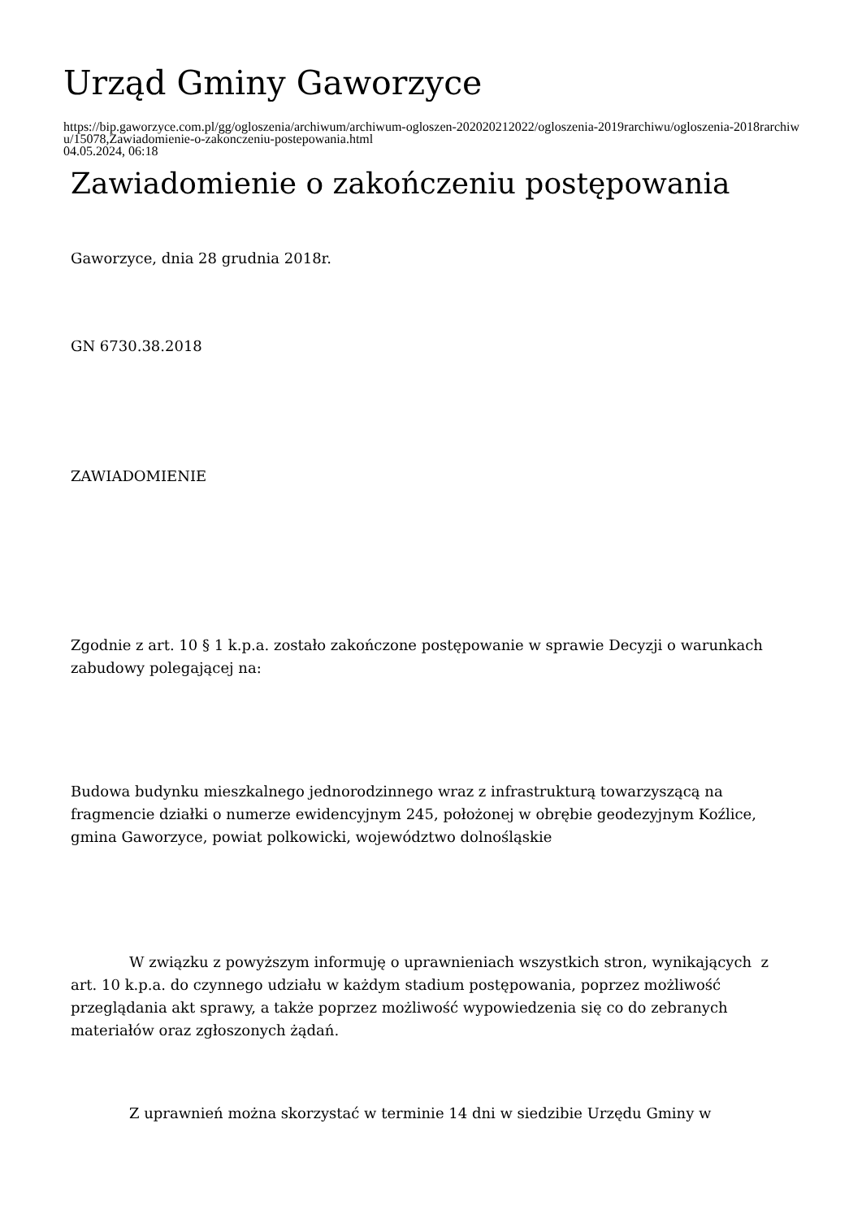Urząd Gminy Gaworzyce
https://bip.gaworzyce.com.pl/gg/ogloszenia/archiwum/archiwum-ogloszen-202020212022/ogloszenia-2019rarchiwu/ogloszenia-2018rarchiwu/15078,Zawiadomienie-o-zakonczeniu-postepowania.html
04.05.2024, 06:18
Zawiadomienie o zakończeniu postępowania
Gaworzyce, dnia 28 grudnia 2018r.
GN 6730.38.2018
ZAWIADOMIENIE
Zgodnie z art. 10 § 1 k.p.a. zostało zakończone postępowanie w sprawie Decyzji o warunkach zabudowy polegającej na:
Budowa budynku mieszkalnego jednorodzinnego wraz z infrastrukturą towarzyszącą na fragmencie działki o numerze ewidencyjnym 245, położonej w obrębie geodezyjnym Koźlice, gmina Gaworzyce, powiat polkowicki, województwo dolnośląskie
W związku z powyższym informuję o uprawnieniach wszystkich stron, wynikających z art. 10 k.p.a. do czynnego udziału w każdym stadium postępowania, poprzez możliwość przeglądania akt sprawy, a także poprzez możliwość wypowiedzenia się co do zebranych materiałów oraz zgłoszonych żądań.
Z uprawnień można skorzystać w terminie 14 dni w siedzibie Urzędu Gminy w